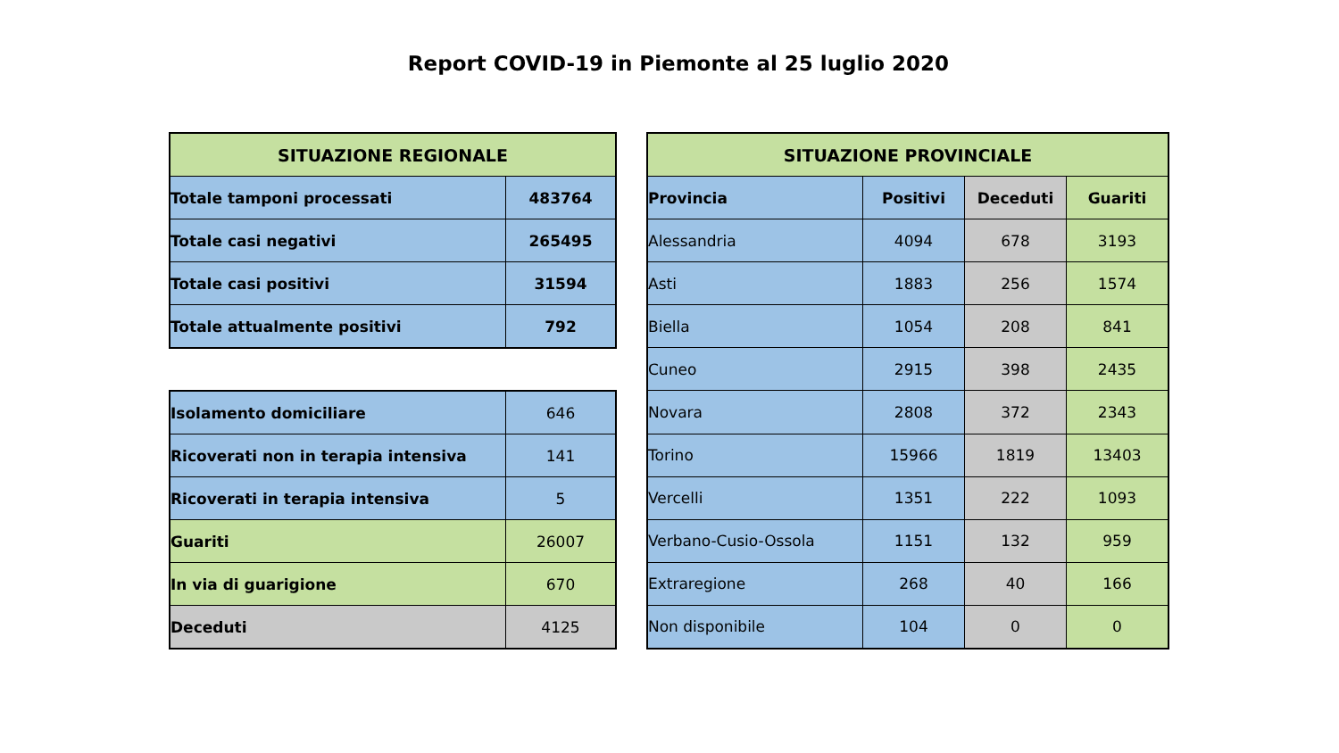Report COVID-19 in Piemonte al 25 luglio 2020
| SITUAZIONE REGIONALE | |
| --- | --- |
| Totale tamponi processati | 483764 |
| Totale casi negativi | 265495 |
| Totale casi positivi | 31594 |
| Totale attualmente positivi | 792 |
| Isolamento domiciliare | 646 |
| Ricoverati non in terapia intensiva | 141 |
| Ricoverati in terapia intensiva | 5 |
| Guariti | 26007 |
| In via di guarigione | 670 |
| Deceduti | 4125 |
| SITUAZIONE PROVINCIALE | | | |
| --- | --- | --- | --- |
| Provincia | Positivi | Deceduti | Guariti |
| Alessandria | 4094 | 678 | 3193 |
| Asti | 1883 | 256 | 1574 |
| Biella | 1054 | 208 | 841 |
| Cuneo | 2915 | 398 | 2435 |
| Novara | 2808 | 372 | 2343 |
| Torino | 15966 | 1819 | 13403 |
| Vercelli | 1351 | 222 | 1093 |
| Verbano-Cusio-Ossola | 1151 | 132 | 959 |
| Extraregione | 268 | 40 | 166 |
| Non disponibile | 104 | 0 | 0 |